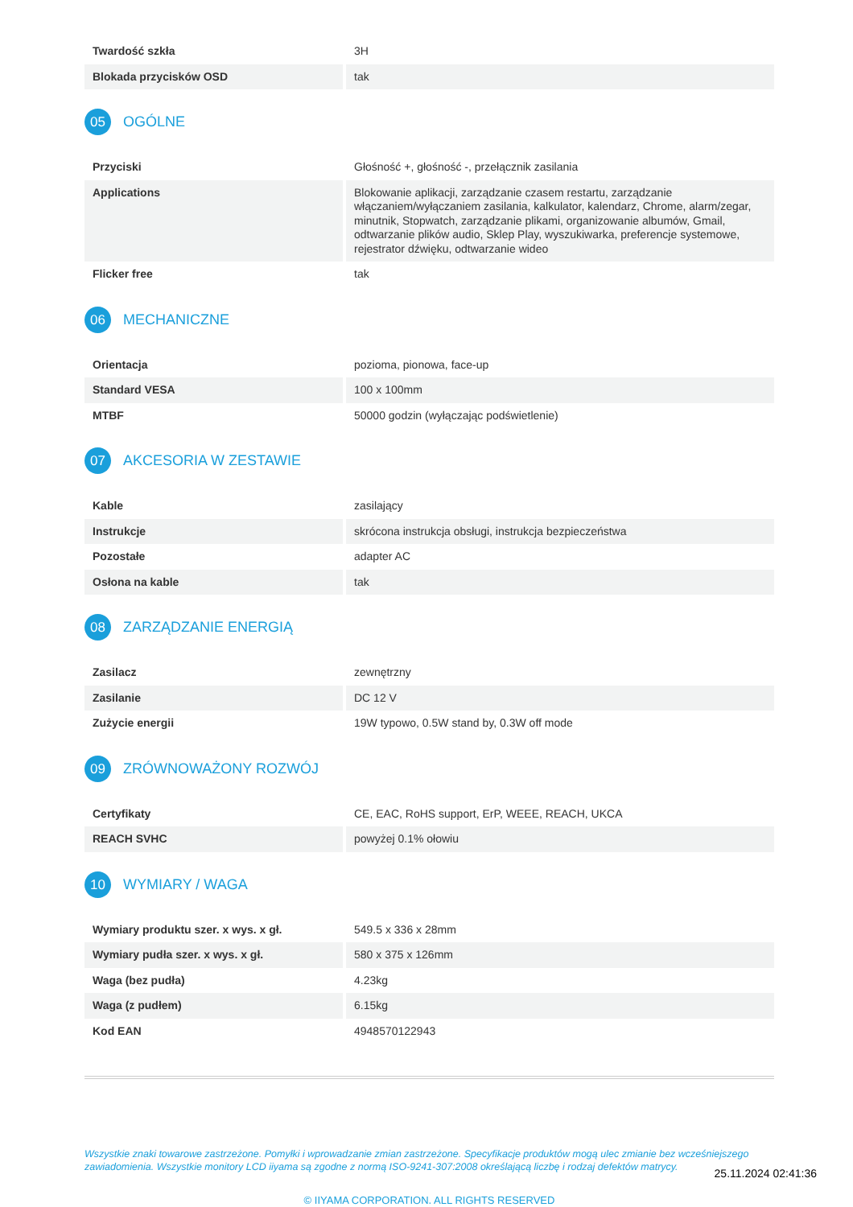| Twardość szkła | 3H |
| Blokada przycisków OSD | tak |
05 OGÓLNE
| Przyciski | Głośność +, głośność -, przełącznik zasilania |
| Applications | Blokowanie aplikacji, zarządzanie czasem restartu, zarządzanie włączaniem/wyłączaniem zasilania, kalkulator, kalendarz, Chrome, alarm/zegar, minutnik, Stopwatch, zarządzanie plikami, organizowanie albumów, Gmail, odtwarzanie plików audio, Sklep Play, wyszukiwarka, preferencje systemowe, rejestrator dźwięku, odtwarzanie wideo |
| Flicker free | tak |
06 MECHANICZNE
| Orientacja | pozioma, pionowa, face-up |
| Standard VESA | 100 x 100mm |
| MTBF | 50000 godzin (wyłączając podświetlenie) |
07 AKCESORIA W ZESTAWIE
| Kable | zasilający |
| Instrukcje | skrócona instrukcja obsługi, instrukcja bezpieczeństwa |
| Pozostałe | adapter AC |
| Osłona na kable | tak |
08 ZARZĄDZANIE ENERGIĄ
| Zasilacz | zewnętrzny |
| Zasilanie | DC 12 V |
| Zużycie energii | 19W typowo, 0.5W stand by, 0.3W off mode |
09 ZRÓWNOWAŻONY ROZWÓJ
| Certyfikaty | CE, EAC, RoHS support, ErP, WEEE, REACH, UKCA |
| REACH SVHC | powyżej 0.1% ołowiu |
10 WYMIARY / WAGA
| Wymiary produktu szer. x wys. x gł. | 549.5 x 336 x 28mm |
| Wymiary pudła szer. x wys. x gł. | 580 x 375 x 126mm |
| Waga (bez pudła) | 4.23kg |
| Waga (z pudłem) | 6.15kg |
| Kod EAN | 4948570122943 |
Wszystkie znaki towarowe zastrzeżone. Pomyłki i wprowadzanie zmian zastrzeżone. Specyfikacje produktów mogą ulec zmianie bez wcześniejszego zawiadomienia. Wszystkie monitory LCD iiyama są zgodne z normą ISO-9241-307:2008 określającą liczbę i rodzaj defektów matrycy.
© IIYAMA CORPORATION. ALL RIGHTS RESERVED
25.11.2024 02:41:36